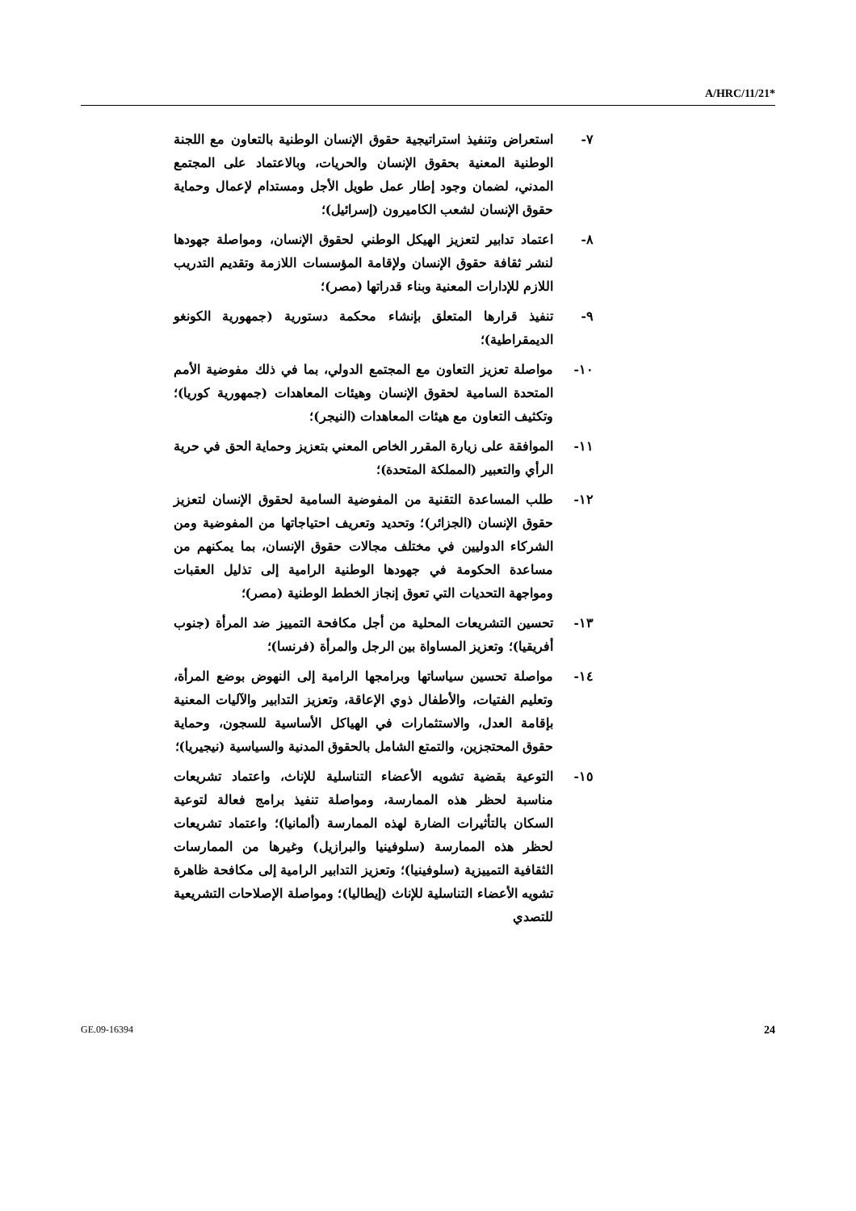A/HRC/11/21*
٧- استعراض وتنفيذ استراتيجية حقوق الإنسان الوطنية بالتعاون مع اللجنة الوطنية المعنية بحقوق الإنسان والحريات، وبالاعتماد على المجتمع المدني، لضمان وجود إطار عمل طويل الأجل ومستدام لإعمال وحماية حقوق الإنسان لشعب الكاميرون (إسرائيل)؛
٨- اعتماد تدابير لتعزيز الهيكل الوطني لحقوق الإنسان، ومواصلة جهودها لنشر ثقافة حقوق الإنسان ولإقامة المؤسسات اللازمة وتقديم التدريب اللازم للإدارات المعنية وبناء قدراتها (مصر)؛
٩- تنفيذ قرارها المتعلق بإنشاء محكمة دستورية (جمهورية الكونغو الديمقراطية)؛
١٠- مواصلة تعزيز التعاون مع المجتمع الدولي، بما في ذلك مفوضية الأمم المتحدة السامية لحقوق الإنسان وهيئات المعاهدات (جمهورية كوريا)؛ وتكثيف التعاون مع هيئات المعاهدات (النيجر)؛
١١- الموافقة على زيارة المقرر الخاص المعني بتعزيز وحماية الحق في حرية الرأي والتعبير (المملكة المتحدة)؛
١٢- طلب المساعدة التقنية من المفوضية السامية لحقوق الإنسان لتعزيز حقوق الإنسان (الجزائر)؛ وتحديد وتعريف احتياجاتها من المفوضية ومن الشركاء الدوليين في مختلف مجالات حقوق الإنسان، بما يمكنهم من مساعدة الحكومة في جهودها الوطنية الرامية إلى تذليل العقبات ومواجهة التحديات التي تعوق إنجاز الخطط الوطنية (مصر)؛
١٣- تحسين التشريعات المحلية من أجل مكافحة التمييز ضد المرأة (جنوب أفريقيا)؛ وتعزيز المساواة بين الرجل والمرأة (فرنسا)؛
١٤- مواصلة تحسين سياساتها وبرامجها الرامية إلى النهوض بوضع المرأة، وتعليم الفتيات، والأطفال ذوي الإعاقة، وتعزيز التدابير والآليات المعنية بإقامة العدل، والاستثمارات في الهياكل الأساسية للسجون، وحماية حقوق المحتجزين، والتمتع الشامل بالحقوق المدنية والسياسية (نيجيريا)؛
١٥- التوعية بقضية تشويه الأعضاء التناسلية للإناث، واعتماد تشريعات مناسبة لحظر هذه الممارسة، ومواصلة تنفيذ برامج فعالة لتوعية السكان بالتأثيرات الضارة لهذه الممارسة (ألمانيا)؛ واعتماد تشريعات لحظر هذه الممارسة (سلوفينيا والبرازيل) وغيرها من الممارسات الثقافية التمييزية (سلوفينيا)؛ وتعزيز التدابير الرامية إلى مكافحة ظاهرة تشويه الأعضاء التناسلية للإناث (إيطاليا)؛ ومواصلة الإصلاحات التشريعية للتصدي
GE.09-16394 24